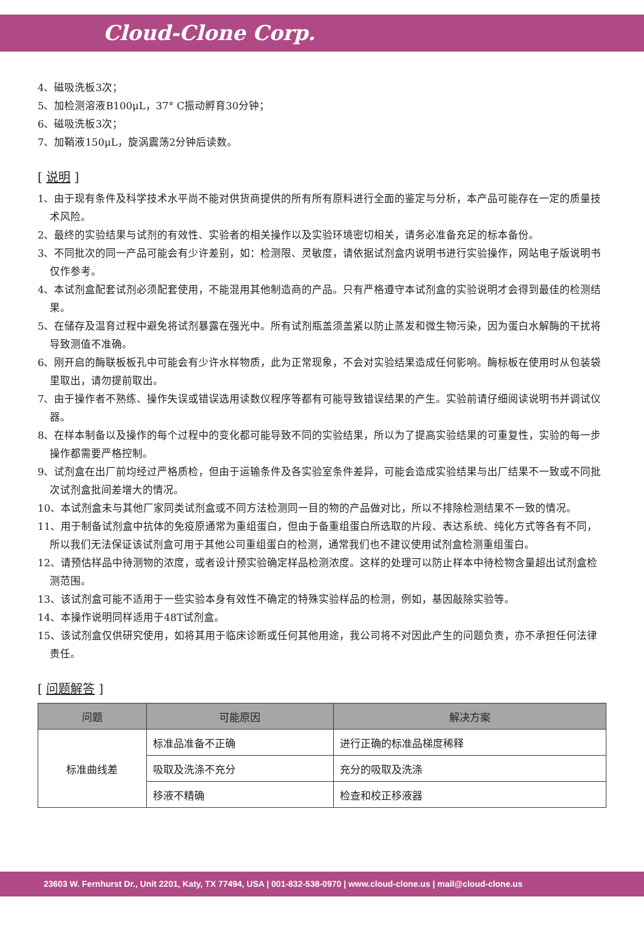Cloud-Clone Corp.
4、磁吸洗板3次；
5、加检测溶液B100μL，37° C振动孵育30分钟；
6、磁吸洗板3次；
7、加鞘液150μL，旋涡震荡2分钟后读数。
[ 说明 ]
1、由于现有条件及科学技术水平尚不能对供货商提供的所有所有原料进行全面的鉴定与分析，本产品可能存在一定的质量技术风险。
2、最终的实验结果与试剂的有效性、实验者的相关操作以及实验环境密切相关，请务必准备充足的标本备份。
3、不同批次的同一产品可能会有少许差别，如：检测限、灵敏度，请依据试剂盒内说明书进行实验操作，网站电子版说明书仅作参考。
4、本试剂盒配套试剂必须配套使用，不能混用其他制造商的产品。只有严格遵守本试剂盒的实验说明才会得到最佳的检测结果。
5、在储存及温育过程中避免将试剂暴露在强光中。所有试剂瓶盖须盖紧以防止蒸发和微生物污染，因为蛋白水解酶的干扰将导致测值不准确。
6、刚开启的酶联板板孔中可能会有少许水样物质，此为正常现象，不会对实验结果造成任何影响。酶标板在使用时从包装袋里取出，请勿提前取出。
7、由于操作者不熟练、操作失误或错误选用读数仪程序等都有可能导致错误结果的产生。实验前请仔细阅读说明书并调试仪器。
8、在样本制备以及操作的每个过程中的变化都可能导致不同的实验结果，所以为了提高实验结果的可重复性，实验的每一步操作都需要严格控制。
9、试剂盒在出厂前均经过严格质检，但由于运输条件及各实验室条件差异，可能会造成实验结果与出厂结果不一致或不同批次试剂盒批间差增大的情况。
10、本试剂盒未与其他厂家同类试剂盒或不同方法检测同一目的物的产品做对比，所以不排除检测结果不一致的情况。
11、用于制备试剂盒中抗体的免疫原通常为重组蛋白，但由于备重组蛋白所选取的片段、表达系统、纯化方式等各有不同，所以我们无法保证该试剂盒可用于其他公司重组蛋白的检测，通常我们也不建议使用试剂盒检测重组蛋白。
12、请预估样品中待测物的浓度，或者设计预实验确定样品检测浓度。这样的处理可以防止样本中待检物含量超出试剂盒检测范围。
13、该试剂盒可能不适用于一些实验本身有效性不确定的特殊实验样品的检测，例如，基因敲除实验等。
14、本操作说明同样适用于48T试剂盒。
15、该试剂盒仅供研究使用，如将其用于临床诊断或任何其他用途，我公司将不对因此产生的问题负责，亦不承担任何法律责任。
[ 问题解答 ]
| 问题 | 可能原因 | 解决方案 |
| --- | --- | --- |
| 标准曲线差 | 标准品准备不正确 | 进行正确的标准品梯度稀释 |
| | 吸取及洗涤不充分 | 充分的吸取及洗涤 |
| | 移液不精确 | 检查和校正移液器 |
23603 W. Fernhurst Dr., Unit 2201, Katy, TX 77494, USA | 001-832-538-0970 | www.cloud-clone.us | mail@cloud-clone.us